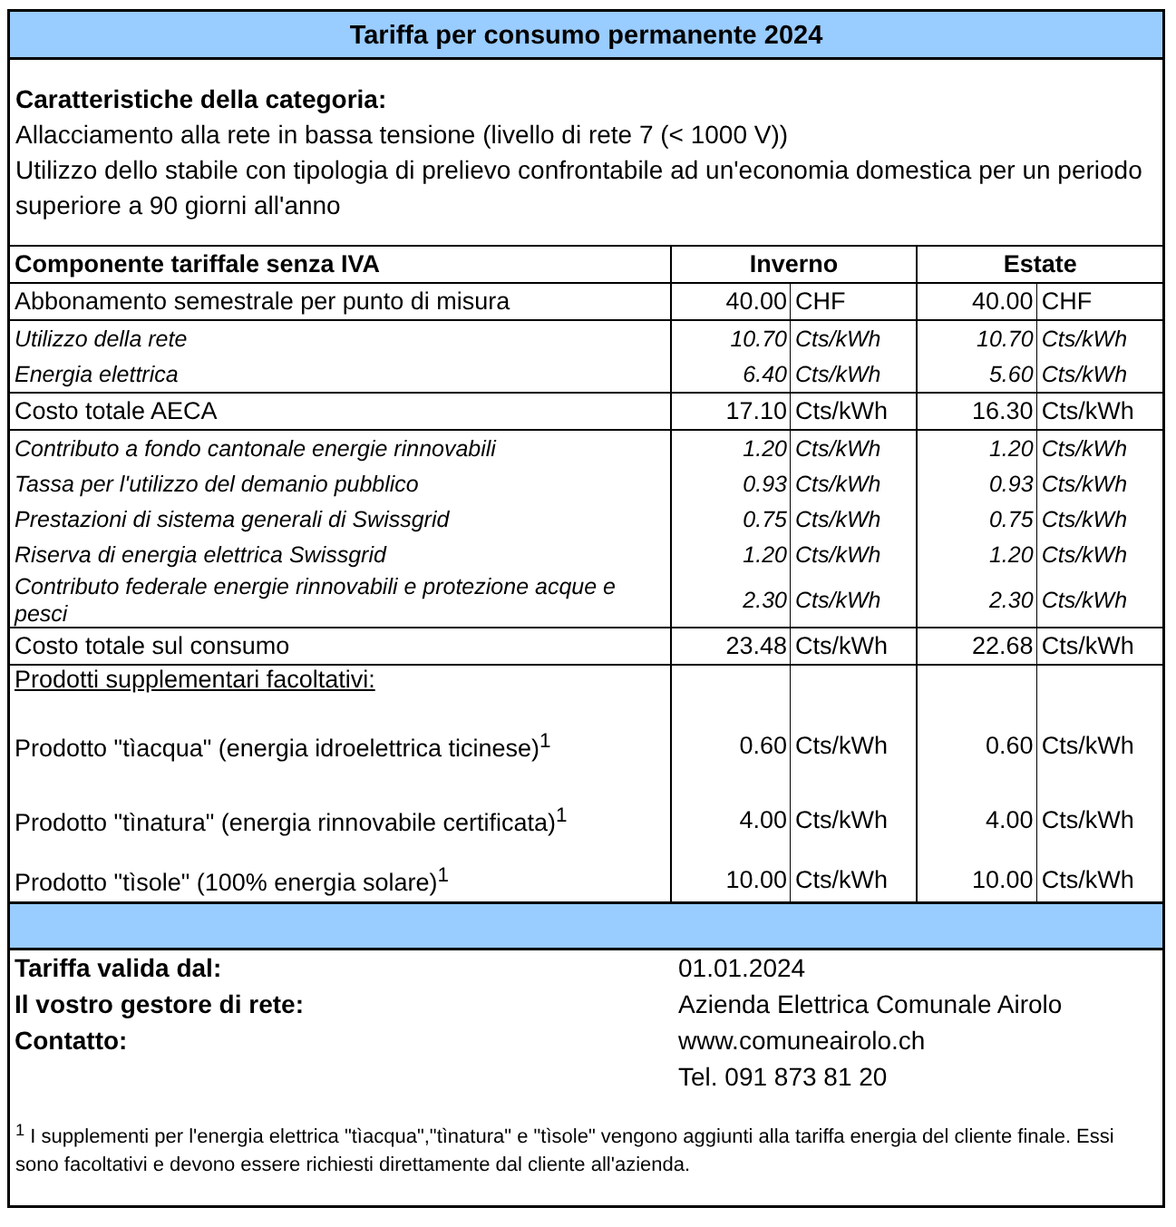Tariffa per consumo permanente 2024
Caratteristiche della categoria:
Allacciamento alla rete in bassa tensione (livello di rete 7 (< 1000 V))
Utilizzo dello stabile con tipologia di prelievo confrontabile ad un'economia domestica per un periodo superiore a 90 giorni all'anno
| Componente tariffale senza IVA | Inverno | | Estate | |
| --- | --- | --- | --- | --- |
| Abbonamento semestrale per punto di misura | 40.00 | CHF | 40.00 | CHF |
| Utilizzo della rete | 10.70 | Cts/kWh | 10.70 | Cts/kWh |
| Energia elettrica | 6.40 | Cts/kWh | 5.60 | Cts/kWh |
| Costo totale AECA | 17.10 | Cts/kWh | 16.30 | Cts/kWh |
| Contributo a fondo cantonale energie rinnovabili | 1.20 | Cts/kWh | 1.20 | Cts/kWh |
| Tassa per l'utilizzo del demanio pubblico | 0.93 | Cts/kWh | 0.93 | Cts/kWh |
| Prestazioni di sistema generali di Swissgrid | 0.75 | Cts/kWh | 0.75 | Cts/kWh |
| Riserva di energia elettrica Swissgrid | 1.20 | Cts/kWh | 1.20 | Cts/kWh |
| Contributo federale energie rinnovabili e protezione acque e pesci | 2.30 | Cts/kWh | 2.30 | Cts/kWh |
| Costo totale sul consumo | 23.48 | Cts/kWh | 22.68 | Cts/kWh |
| Prodotti supplementari facoltativi: | | | | |
| Prodotto "tìacqua" (energia idroelettrica ticinese)<sup>1</sup> | 0.60 | Cts/kWh | 0.60 | Cts/kWh |
| Prodotto "tìnatura" (energia rinnovabile certificata)<sup>1</sup> | 4.00 | Cts/kWh | 4.00 | Cts/kWh |
| Prodotto "tìsole" (100% energia solare)<sup>1</sup> | 10.00 | Cts/kWh | 10.00 | Cts/kWh |
| Tariffa valida dal: | 01.01.2024 |
| Il vostro gestore di rete: | Azienda Elettrica Comunale Airolo |
| Contatto: | www.comuneairolo.ch |
| | Tel. 091 873 81 20 |
<sup>1</sup> I supplementi per l'energia elettrica "tìacqua","tìnatura" e "tìsole" vengono aggiunti alla tariffa energia del cliente finale. Essi sono facoltativi e devono essere richiesti direttamente dal cliente all'azienda.